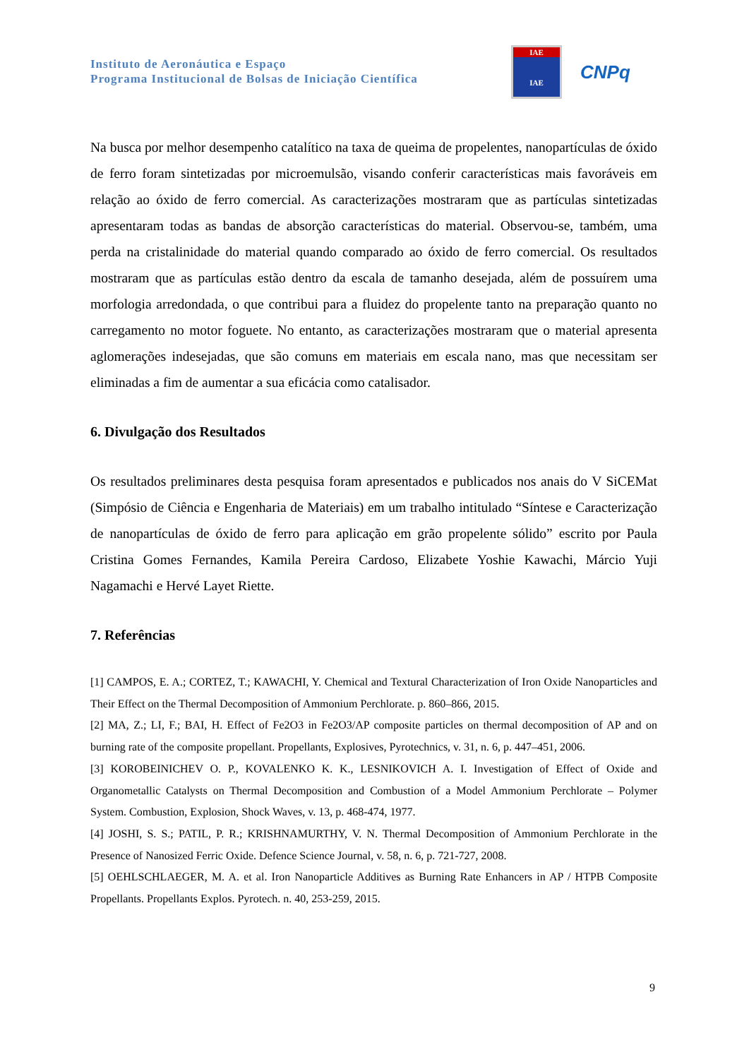Instituto de Aeronáutica e Espaço
Programa Institucional de Bolsas de Iniciação Científica
IAE
IAE
CNPq
Na busca por melhor desempenho catalítico na taxa de queima de propelentes, nanopartículas de óxido de ferro foram sintetizadas por microemulsão, visando conferir características mais favoráveis em relação ao óxido de ferro comercial. As caracterizações mostraram que as partículas sintetizadas apresentaram todas as bandas de absorção características do material. Observou-se, também, uma perda na cristalinidade do material quando comparado ao óxido de ferro comercial. Os resultados mostraram que as partículas estão dentro da escala de tamanho desejada, além de possuírem uma morfologia arredondada, o que contribui para a fluidez do propelente tanto na preparação quanto no carregamento no motor foguete. No entanto, as caracterizações mostraram que o material apresenta aglomerações indesejadas, que são comuns em materiais em escala nano, mas que necessitam ser eliminadas a fim de aumentar a sua eficácia como catalisador.
6. Divulgação dos Resultados
Os resultados preliminares desta pesquisa foram apresentados e publicados nos anais do V SiCEMat (Simpósio de Ciência e Engenharia de Materiais) em um trabalho intitulado “Síntese e Caracterização de nanopartículas de óxido de ferro para aplicação em grão propelente sólido” escrito por Paula Cristina Gomes Fernandes, Kamila Pereira Cardoso, Elizabete Yoshie Kawachi, Márcio Yuji Nagamachi e Hervé Layet Riette.
7. Referências
[1] CAMPOS, E. A.; CORTEZ, T.; KAWACHI, Y. Chemical and Textural Characterization of Iron Oxide Nanoparticles and Their Effect on the Thermal Decomposition of Ammonium Perchlorate. p. 860–866, 2015.
[2] MA, Z.; LI, F.; BAI, H. Effect of Fe2O3 in Fe2O3/AP composite particles on thermal decomposition of AP and on burning rate of the composite propellant. Propellants, Explosives, Pyrotechnics, v. 31, n. 6, p. 447–451, 2006.
[3] KOROBEINICHEV O. P., KOVALENKO K. K., LESNIKOVICH A. I. Investigation of Effect of Oxide and Organometallic Catalysts on Thermal Decomposition and Combustion of a Model Ammonium Perchlorate – Polymer System. Combustion, Explosion, Shock Waves, v. 13, p. 468-474, 1977.
[4] JOSHI, S. S.; PATIL, P. R.; KRISHNAMURTHY, V. N. Thermal Decomposition of Ammonium Perchlorate in the Presence of Nanosized Ferric Oxide. Defence Science Journal, v. 58, n. 6, p. 721-727, 2008.
[5] OEHLSCHLAEGER, M. A. et al. Iron Nanoparticle Additives as Burning Rate Enhancers in AP / HTPB Composite Propellants. Propellants Explos. Pyrotech. n. 40, 253-259, 2015.
9